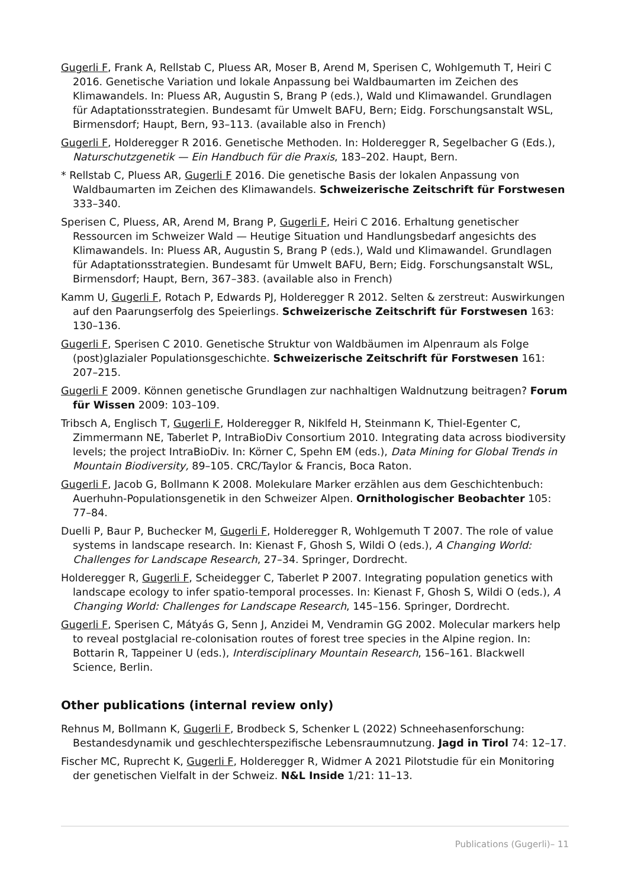Gugerli F, Frank A, Rellstab C, Pluess AR, Moser B, Arend M, Sperisen C, Wohlgemuth T, Heiri C 2016. Genetische Variation und lokale Anpassung bei Waldbaumarten im Zeichen des Klimawandels. In: Pluess AR, Augustin S, Brang P (eds.), Wald und Klimawandel. Grundlagen für Adaptationsstrategien. Bundesamt für Umwelt BAFU, Bern; Eidg. Forschungsanstalt WSL, Birmensdorf; Haupt, Bern, 93–113. (available also in French)
Gugerli F, Holderegger R 2016. Genetische Methoden. In: Holderegger R, Segelbacher G (Eds.), Naturschutzgenetik — Ein Handbuch für die Praxis, 183–202. Haupt, Bern.
* Rellstab C, Pluess AR, Gugerli F 2016. Die genetische Basis der lokalen Anpassung von Waldbaumarten im Zeichen des Klimawandels. Schweizerische Zeitschrift für Forstwesen 333–340.
Sperisen C, Pluess, AR, Arend M, Brang P, Gugerli F, Heiri C 2016. Erhaltung genetischer Ressourcen im Schweizer Wald — Heutige Situation und Handlungsbedarf angesichts des Klimawandels. In: Pluess AR, Augustin S, Brang P (eds.), Wald und Klimawandel. Grundlagen für Adaptationsstrategien. Bundesamt für Umwelt BAFU, Bern; Eidg. Forschungsanstalt WSL, Birmensdorf; Haupt, Bern, 367–383. (available also in French)
Kamm U, Gugerli F, Rotach P, Edwards PJ, Holderegger R 2012. Selten & zerstreut: Auswirkungen auf den Paarungserfolg des Speierlings. Schweizerische Zeitschrift für Forstwesen 163: 130–136.
Gugerli F, Sperisen C 2010. Genetische Struktur von Waldbäumen im Alpenraum als Folge (post)glazialer Populationsgeschichte. Schweizerische Zeitschrift für Forstwesen 161: 207–215.
Gugerli F 2009. Können genetische Grundlagen zur nachhaltigen Waldnutzung beitragen? Forum für Wissen 2009: 103–109.
Tribsch A, Englisch T, Gugerli F, Holderegger R, Niklfeld H, Steinmann K, Thiel-Egenter C, Zimmermann NE, Taberlet P, IntraBioDiv Consortium 2010. Integrating data across biodiversity levels; the project IntraBioDiv. In: Körner C, Spehn EM (eds.), Data Mining for Global Trends in Mountain Biodiversity, 89–105. CRC/Taylor & Francis, Boca Raton.
Gugerli F, Jacob G, Bollmann K 2008. Molekulare Marker erzählen aus dem Geschichtenbuch: Auerhuhn-Populationsgenetik in den Schweizer Alpen. Ornithologischer Beobachter 105: 77–84.
Duelli P, Baur P, Buchecker M, Gugerli F, Holderegger R, Wohlgemuth T 2007. The role of value systems in landscape research. In: Kienast F, Ghosh S, Wildi O (eds.), A Changing World: Challenges for Landscape Research, 27–34. Springer, Dordrecht.
Holderegger R, Gugerli F, Scheidegger C, Taberlet P 2007. Integrating population genetics with landscape ecology to infer spatio-temporal processes. In: Kienast F, Ghosh S, Wildi O (eds.), A Changing World: Challenges for Landscape Research, 145–156. Springer, Dordrecht.
Gugerli F, Sperisen C, Mátyás G, Senn J, Anzidei M, Vendramin GG 2002. Molecular markers help to reveal postglacial re-colonisation routes of forest tree species in the Alpine region. In: Bottarin R, Tappeiner U (eds.), Interdisciplinary Mountain Research, 156–161. Blackwell Science, Berlin.
Other publications (internal review only)
Rehnus M, Bollmann K, Gugerli F, Brodbeck S, Schenker L (2022) Schneehasenforschung: Bestandesdynamik und geschlechterspezifische Lebensraumnutzung. Jagd in Tirol 74: 12–17.
Fischer MC, Ruprecht K, Gugerli F, Holderegger R, Widmer A 2021 Pilotstudie für ein Monitoring der genetischen Vielfalt in der Schweiz. N&L Inside 1/21: 11–13.
Publications (Gugerli)– 11